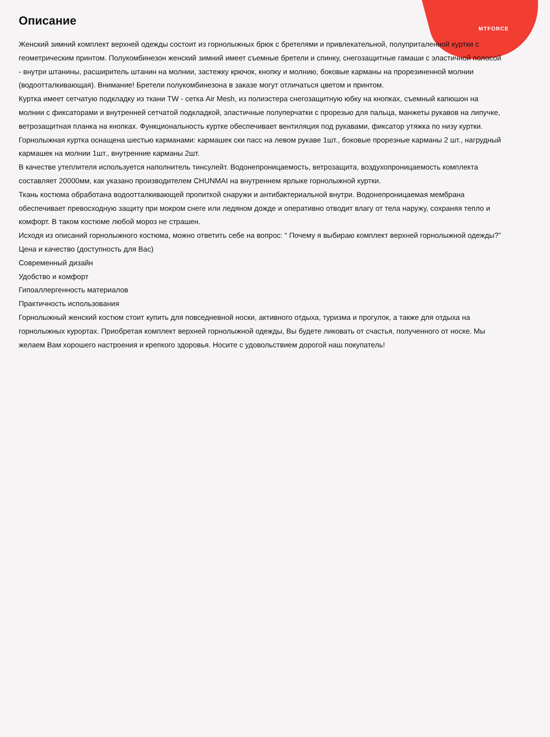MTFORCE
Описание
Женский зимний комплект верхней одежды состоит из горнолыжных брюк с бретелями и привлекательной, полуприталенной куртки с геометрическим принтом. Полукомбинезон женский зимний имеет съемные бретели и спинку, снегозащитные гамаши с эластичной полосой - внутри штанины, расширитель штанин на молнии, застежку крючок, кнопку и молнию, боковые карманы на прорезиненной молнии (водоотталкивающая). Внимание! Бретели полукомбинезона в заказе могут отличаться цветом и принтом.
Куртка имеет сетчатую подкладку из ткани TW - сетка Air Mesh, из полиэстера снегозащитную юбку на кнопках, съемный капюшон на молнии с фиксаторами и внутренней сетчатой подкладкой, эластичные полуперчатки с прорезью для пальца, манжеты рукавов на липучке, ветрозащитная планка на кнопках. Функциональность куртке обеспечивает вентиляция под рукавами, фиксатор утяжка по низу куртки.
Горнолыжная куртка оснащена шестью карманами: кармашек ски пасс на левом рукаве 1шт., боковые прорезные карманы 2 шт., нагрудный кармашек на молнии 1шт., внутренние карманы 2шт.
В качестве утеплителя используется наполнитель тинсулейт. Водонепроницаемость, ветрозащита, воздухопроницаемость комплекта составляет 20000мм, как указано производителем CHUNMAI на внутреннем ярлыке горнолыжной куртки.
Ткань костюма обработана водоотталкивающей пропиткой снаружи и антибактериальной внутри. Водонепроницаемая мембрана обеспечивает превосходную защиту при мокром снеге или ледяном дожде и оперативно отводит влагу от тела наружу, сохраняя тепло и комфорт. В таком костюме любой мороз не страшен.
Исходя из описаний горнолыжного костюма, можно ответить себе на вопрос: “ Почему я выбираю комплект верхней горнолыжной одежды?”
Цена и качество (доступность для Вас)
Современный дизайн
Удобство и комфорт
Гипоаллергенность материалов
Практичность использования
Горнолыжный женский костюм стоит купить для повседневной носки, активного отдыха, туризма и прогулок, а также для отдыха на горнолыжных курортах. Приобретая комплект верхней горнолыжной одежды, Вы будете ликовать от счастья, полученного от носке. Мы желаем Вам хорошего настроения и крепкого здоровья. Носите с удовольствием дорогой наш покупатель!